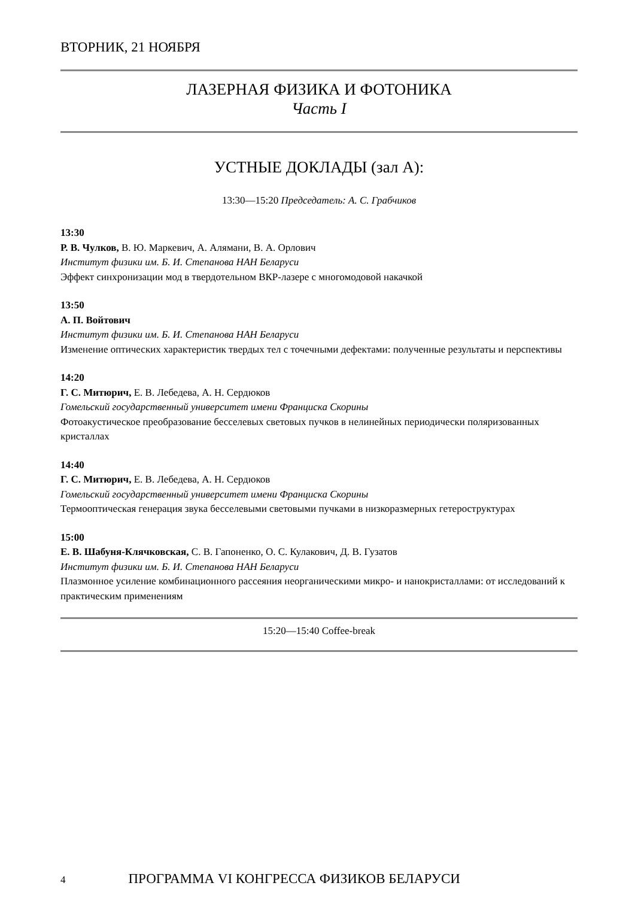ВТОРНИК, 21 НОЯБРЯ
ЛАЗЕРНАЯ ФИЗИКА И ФОТОНИКА
Часть I
УСТНЫЕ ДОКЛАДЫ (зал А):
13:30—15:20 Председатель: А. С. Грабчиков
13:30
Р. В. Чулков, В. Ю. Маркевич, А. Алямани, В. А. Орлович
Институт физики им. Б. И. Степанова НАН Беларуси
Эффект синхронизации мод в твердотельном ВКР-лазере с многомодовой накачкой
13:50
А. П. Войтович
Институт физики им. Б. И. Степанова НАН Беларуси
Изменение оптических характеристик твердых тел с точечными дефектами: полученные результаты и перспективы
14:20
Г. С. Митюрич, Е. В. Лебедева, А. Н. Сердюков
Гомельский государственный университет имени Франциска Скорины
Фотоакустическое преобразование бесселевых световых пучков в нелинейных периодически поляризованных кристаллах
14:40
Г. С. Митюрич, Е. В. Лебедева, А. Н. Сердюков
Гомельский государственный университет имени Франциска Скорины
Термооптическая генерация звука бесселевыми световыми пучками в низкоразмерных гетероструктурах
15:00
Е. В. Шабуня-Клячковская, С. В. Гапоненко, О. С. Кулакович, Д. В. Гузатов
Институт физики им. Б. И. Степанова НАН Беларуси
Плазмонное усиление комбинационного рассеяния неорганическими микро- и нанокристаллами: от исследований к практическим применениям
15:20—15:40 Coffee-break
4 ПРОГРАММА VI КОНГРЕССА ФИЗИКОВ БЕЛАРУСИ